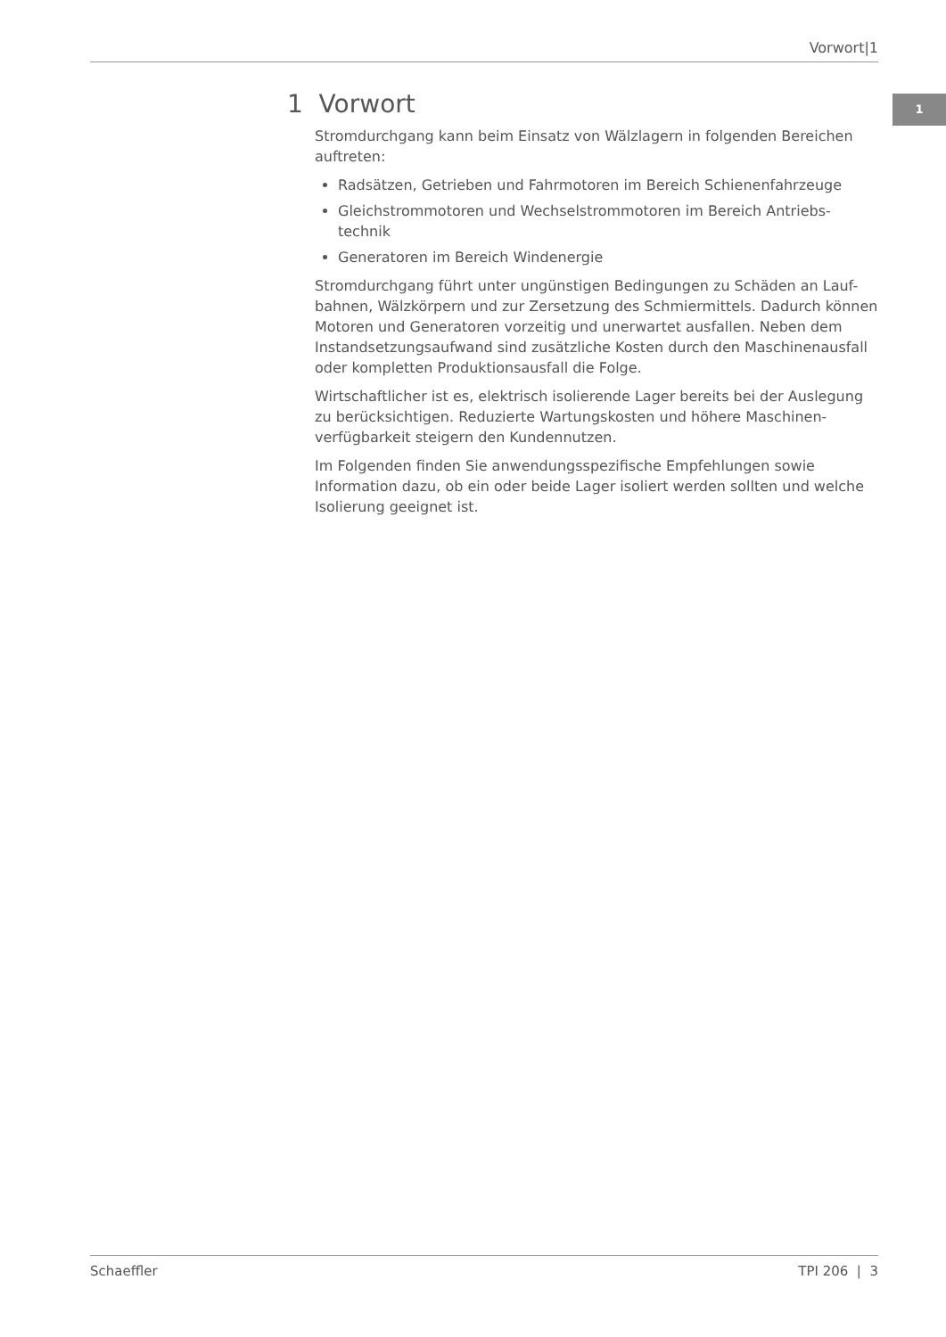Vorwort|1
1
1 Vorwort
Stromdurchgang kann beim Einsatz von Wälzlagern in folgenden Bereichen auftreten:
Radsätzen, Getrieben und Fahrmotoren im Bereich Schienenfahrzeuge
Gleichstrommotoren und Wechselstrommotoren im Bereich Antriebs-technik
Generatoren im Bereich Windenergie
Stromdurchgang führt unter ungünstigen Bedingungen zu Schäden an Lauf-bahnen, Wälzkörpern und zur Zersetzung des Schmiermittels. Dadurch können Motoren und Generatoren vorzeitig und unerwartet ausfallen. Neben dem Instandsetzungsaufwand sind zusätzliche Kosten durch den Maschinenausfall oder kompletten Produktionsausfall die Folge.
Wirtschaftlicher ist es, elektrisch isolierende Lager bereits bei der Auslegung zu berücksichtigen. Reduzierte Wartungskosten und höhere Maschinen-verfügbarkeit steigern den Kundennutzen.
Im Folgenden finden Sie anwendungsspezifische Empfehlungen sowie Information dazu, ob ein oder beide Lager isoliert werden sollten und welche Isolierung geeignet ist.
Schaeffler TPI 206 | 3